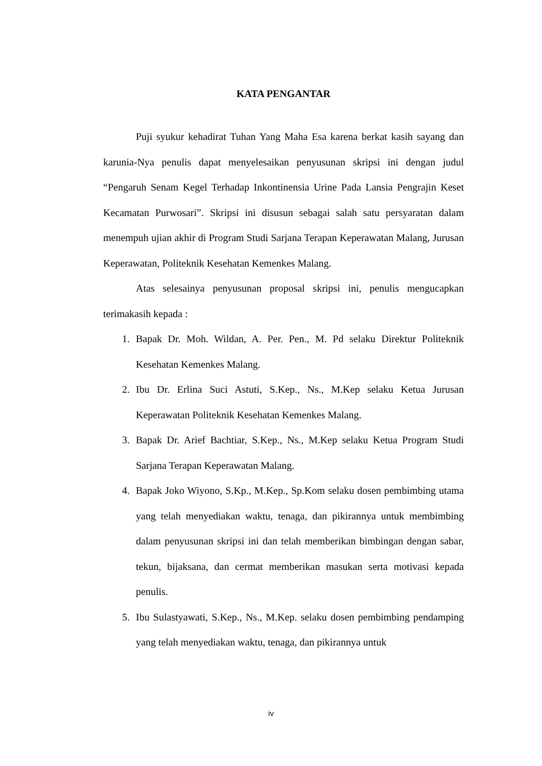KATA PENGANTAR
Puji syukur kehadirat Tuhan Yang Maha Esa karena berkat kasih sayang dan karunia-Nya penulis dapat menyelesaikan penyusunan skripsi ini dengan judul “Pengaruh Senam Kegel Terhadap Inkontinensia Urine Pada Lansia Pengrajin Keset Kecamatan Purwosari”. Skripsi ini disusun sebagai salah satu persyaratan dalam menempuh ujian akhir di Program Studi Sarjana Terapan Keperawatan Malang, Jurusan Keperawatan, Politeknik Kesehatan Kemenkes Malang.
Atas selesainya penyusunan proposal skripsi ini, penulis mengucapkan terimakasih kepada :
1. Bapak Dr. Moh. Wildan, A. Per. Pen., M. Pd selaku Direktur Politeknik Kesehatan Kemenkes Malang.
2. Ibu Dr. Erlina Suci Astuti, S.Kep., Ns., M.Kep selaku Ketua Jurusan Keperawatan Politeknik Kesehatan Kemenkes Malang.
3. Bapak Dr. Arief Bachtiar, S.Kep., Ns., M.Kep selaku Ketua Program Studi Sarjana Terapan Keperawatan Malang.
4. Bapak Joko Wiyono, S.Kp., M.Kep., Sp.Kom selaku dosen pembimbing utama yang telah menyediakan waktu, tenaga, dan pikirannya untuk membimbing dalam penyusunan skripsi ini dan telah memberikan bimbingan dengan sabar, tekun, bijaksana, dan cermat memberikan masukan serta motivasi kepada penulis.
5. Ibu Sulastyawati, S.Kep., Ns., M.Kep. selaku dosen pembimbing pendamping yang telah menyediakan waktu, tenaga, dan pikirannya untuk
iv